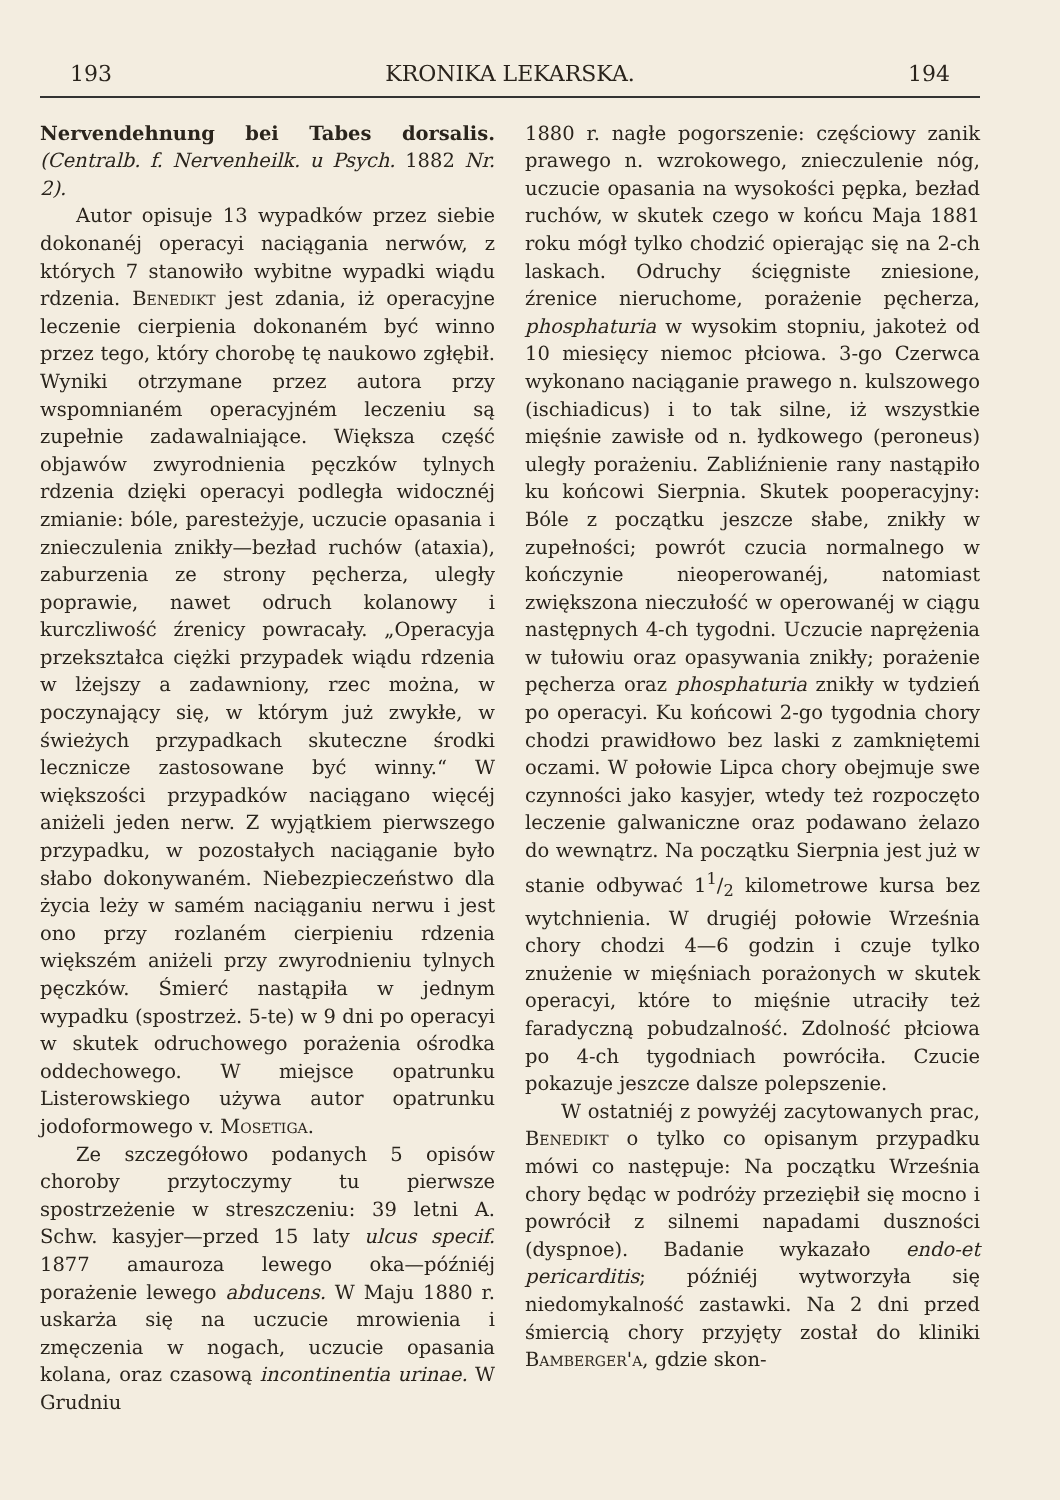193 KRONIKA LEKARSKA. 194
Nervendehnung bei Tabes dorsalis. (Centralb. f. Nervenheilk. u Psych. 1882 Nr. 2).
Autor opisuje 13 wypadków przez siebie dokonanéj operacyi naciągania nerwów, z których 7 stanowiło wybitne wypadki wiądu rdzenia. Benedikt jest zdania, iż operacyjne leczenie cierpienia dokonaném być winno przez tego, który chorobę tę naukowo zgłębił. Wyniki otrzymane przez autora przy wspomnianém operacyjném leczeniu są zupełnie zadawalniające. Większa część objawów zwyrodnienia pęczków tylnych rdzenia dzięki operacyi podległa widocznéj zmianie: bóle, paresteżyje, uczucie opasania i znieczulenia znikły—bezład ruchów (ataxia), zaburzenia ze strony pęcherza, uległy poprawie, nawet odruch kolanowy i kurczliwość źrenicy powracały. „Operacyja przekształca ciężki przypadek wiądu rdzenia w lżejszy a zadawniony, rzec można, w poczynający się, w którym już zwykłe, w świeżych przypadkach skuteczne środki lecznicze zastosowane być winny.“ W większości przypadków naciągano więcéj aniżeli jeden nerw. Z wyjątkiem pierwszego przypadku, w pozostałych naciąganie było słabo dokonywaném. Niebezpieczeństwo dla życia leży w samém naciąganiu nerwu i jest ono przy rozlaném cierpieniu rdzenia większém aniżeli przy zwyrodnieniu tylnych pęczków. Śmierć nastąpiła w jednym wypadku (spostrzeż. 5-te) w 9 dni po operacyi w skutek odruchowego porażenia ośrodka oddechowego. W miejsce opatrunku Listerowskiego używa autor opatrunku jodoformowego v. Mosetiga.
Ze szczegółowo podanych 5 opisów choroby przytoczymy tu pierwsze spostrzeżenie w streszczeniu: 39 letni A. Schw. kasyjer—przed 15 laty ulcus specif. 1877 amauroza lewego oka—późniéj porażenie lewego abducens. W Maju 1880 r. uskarża się na uczucie mrowienia i zmęczenia w nogach, uczucie opasania kolana, oraz czasową incontinentia urinae. W Grudniu
1880 r. nagłe pogorszenie: częściowy zanik prawego n. wzrokowego, znieczulenie nóg, uczucie opasania na wysokości pępka, bezład ruchów, w skutek czego w końcu Maja 1881 roku mógł tylko chodzić opierając się na 2-ch laskach. Odruchy ścięgniste zniesione, źrenice nieruchome, porażenie pęcherza, phosphaturia w wysokim stopniu, jakoteż od 10 miesięcy niemoc płciowa. 3-go Czerwca wykonano naciąganie prawego n. kulszowego (ischiadicus) i to tak silne, iż wszystkie mięśnie zawisłe od n. łydkowego (peroneus) uległy porażeniu. Zabliźnienie rany nastąpiło ku końcowi Sierpnia. Skutek pooperacyjny: Bóle z początku jeszcze słabe, znikły w zupełności; powrót czucia normalnego w kończynie nieoperowanéj, natomiast zwiększona nieczułość w operowanéj w ciągu następnych 4-ch tygodni. Uczucie naprężenia w tułowiu oraz opasywania znikły; porażenie pęcherza oraz phosphaturia znikły w tydzień po operacyi. Ku końcowi 2-go tygodnia chory chodzi prawidłowo bez laski z zamkniętemi oczami. W połowie Lipca chory obejmuje swe czynności jako kasyjer, wtedy też rozpoczęto leczenie galwaniczne oraz podawano żelazo do wewnątrz. Na początku Sierpnia jest już w stanie odbywać 11/2 kilometrowe kursa bez wytchnienia. W drugiéj połowie Września chory chodzi 4—6 godzin i czuje tylko znużenie w mięśniach porażonych w skutek operacyi, które to mięśnie utraciły też faradyczną pobudzalność. Zdolność płciowa po 4-ch tygodniach powróciła. Czucie pokazuje jeszcze dalsze polepszenie.
W ostatniéj z powyżéj zacytowanych prac, Benedikt o tylko co opisanym przypadku mówi co następuje: Na początku Września chory będąc w podróży przeziębił się mocno i powrócił z silnemi napadami duszności (dyspnoe). Badanie wykazało endo-et pericarditis; późniéj wytworzyła się niedomykalność zastawki. Na 2 dni przed śmiercią chory przyjęty został do kliniki Bamberger'a, gdzie skon-